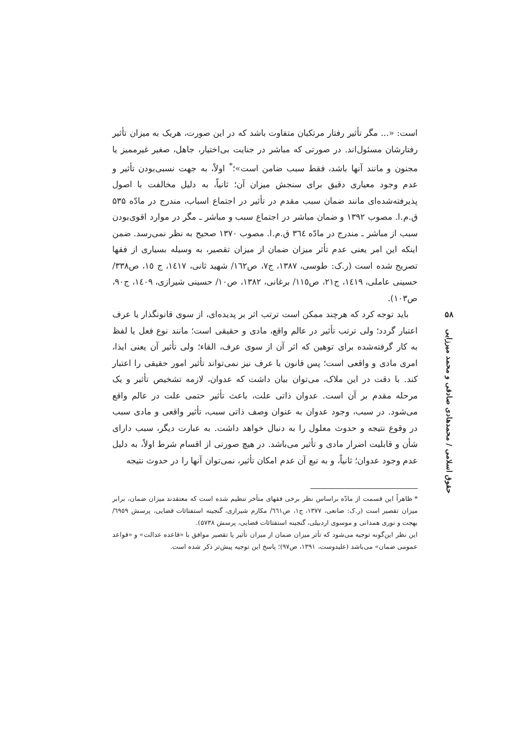است: «... مگر تأثیر رفتار مرتکبان متفاوت باشد که در این صورت، هریک به میزان تأثیر رفتارشان مسئول‌اند. در صورتی که مباشر در جنایت بی‌اختیار، جاهل، صغیر غیرممیز یا مجنون و مانند آنها باشد، فقط سبب ضامن است»؛<sup>*</sup> اولاً، به جهت نسبی‌بودن تأثیر و عدم وجود معیاری دقیق برای سنجش میزان آن؛ ثانیاً، به دلیل مخالفت با اصول پذیرفته‌شده‌ای مانند ضمان سبب مقدم در تأثیر در اجتماع اسباب، مندرج در مادّه ۵۳۵ ق.م.ا. مصوب ۱۳۹۲ و ضمان مباشر در اجتماع سبب و مباشر ـ مگر در موارد اقوی‌بودن سبب از مباشر ـ مندرج در مادّه ٣٦٤ ق.م.ا. مصوب ۱۳۷۰ صحیح به نظر نمی‌رسد. ضمن اینکه این امر یعنی عدم تأثر میزان ضمان از میزان تقصیر، به وسیله بسیاری از فقها تصریح شده است (ر.ک: طوسی، ۱۳۸۷، ج۷، ص١٦٢/ شهید ثانی، ١٤١٧، ج ١٥، ص٣٣٨/ حسینی عاملی، ١٤١٩، ج٢١، ص١١٥/ برغانی، ١٣٨٢، ص١٠/ حسینی شیرازی، ١٤٠٩، ج٩٠، ص١٠٣).
باید توجه کرد که هرچند ممکن است ترتب اثر بر پدیده‌ای، از سوی قانونگذار یا عرف اعتبار گردد؛ ولی ترتب تأثیر در عالم واقع، مادی و حقیقی است؛ مانند نوع فعل یا لفظ به کار گرفته‌شده برای توهین که اثر آن از سوی عرف، القاء؛ ولی تأثیر آن یعنی ایذا، امری مادی و واقعی است؛ پس قانون یا عرف نیز نمی‌تواند تأثیر امور حقیقی را اعتبار کند. با دقت در این ملاک، می‌توان بیان داشت که عدوان، لازمه تشخیص تأثیر و یک مرحله مقدم بر آن است. عدوان ذاتی علت، باعث تأثیر حتمی علت در عالم واقع می‌شود. در سبب، وجود عدوان به عنوان وصف ذاتی سبب، تأثیر واقعی و مادی سبب در وقوع نتیجه و حدوث معلول را به دنبال خواهد داشت. به عبارت دیگر، سبب دارای شأن و قابلیت اضرار مادی و تأثیر می‌باشد. در هیچ صورتی از اقسام شرط اولاً، به دلیل عدم وجود عدوان؛ ثانیاً، و به تبع آن عدم امکان تأثیر، نمی‌توان آنها را در حدوث نتیجه
* ظاهراً این قسمت از مادّه براساس نظر برخی فقهای متأخر تنظیم شده است که معتقدند میزان ضمان، برابر میزان تقصیر است (ر.ک: صانعی، ۱۳۷۷، ج۱، ص٦٦١/ مکارم شیرازی، گنجینه استفتائات قضایی، پرسش ٦٩٥٩/ بهجت و نوری همدانی و موسوی اردبیلی، گنجینه استفتائات قضایی، پرسش ۵۷۳۸).
این نظر این‌گونه توجیه می‌شود که تأثر میزان ضمان از میزان تأثیر یا تقصیر موافق با «قاعده عدالت» و «قواعد عمومی ضمان» می‌باشد (علیدوست، ۱۳۹۱، ص۹۷)؛ پاسخ این توجیه پیش‌تر ذکر شده است.
۵۸
حقوق اسلامی / محمدهادی صادقی و محمد میرزایی